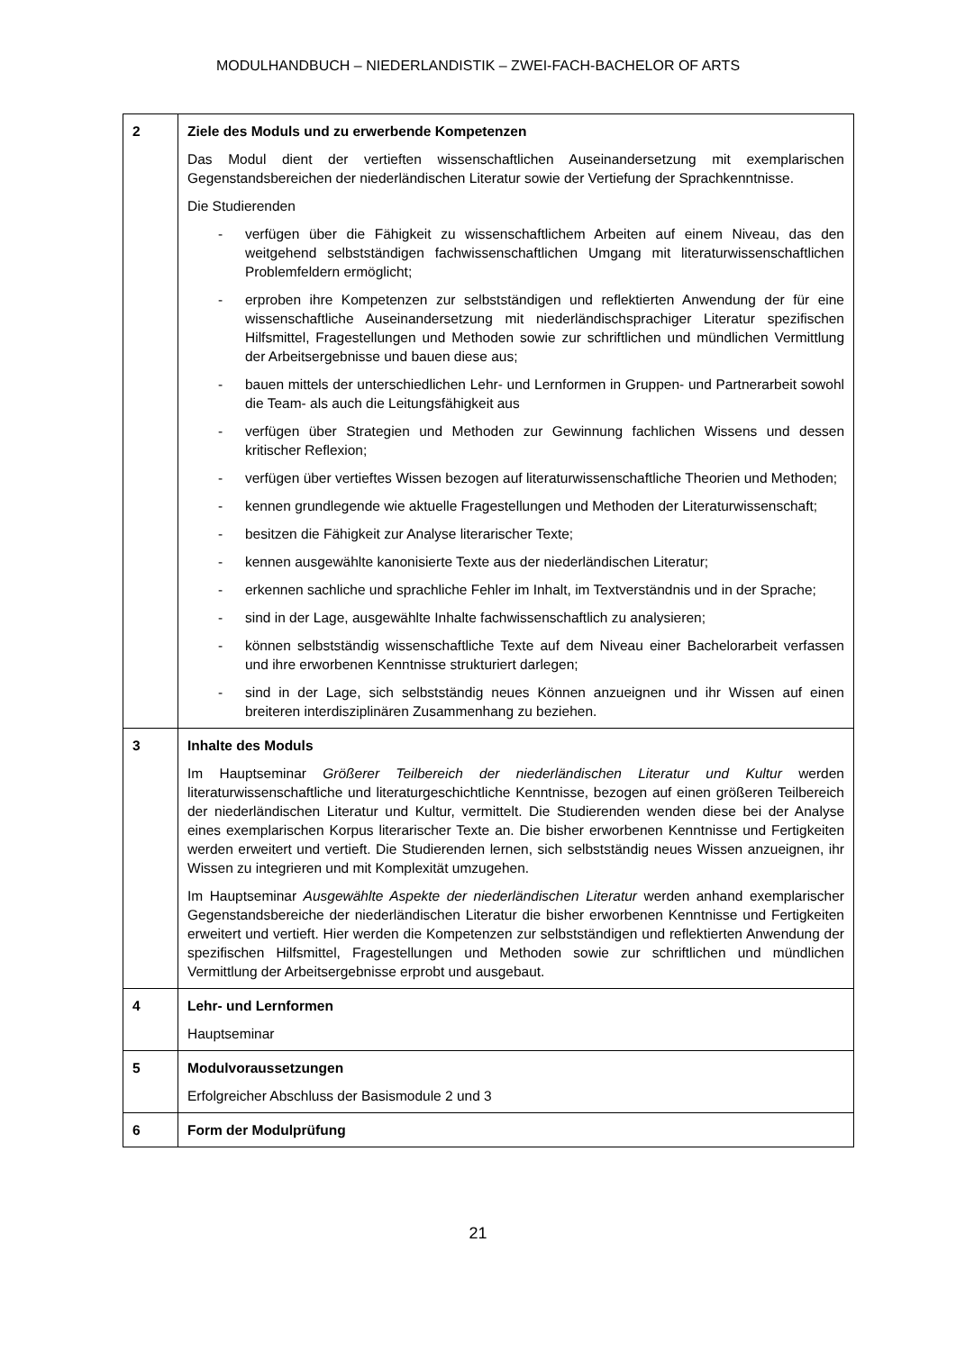MODULHANDBUCH – NIEDERLANDISTIK – ZWEI-FACH-BACHELOR OF ARTS
| 2 | Ziele des Moduls und zu erwerbende Kompetenzen Das Modul dient der vertieften wissenschaftlichen Auseinandersetzung mit exemplarischen Gegenstandsbereichen der niederländischen Literatur sowie der Vertiefung der Sprachkenntnisse. Die Studierenden - verfügen über die Fähigkeit zu wissenschaftlichem Arbeiten auf einem Niveau, das den weitgehend selbstständigen fachwissenschaftlichen Umgang mit literaturwissenschaftlichen Problemfeldern ermöglicht; - erproben ihre Kompetenzen zur selbstständigen und reflektierten Anwendung der für eine wissenschaftliche Auseinandersetzung mit niederländischsprachiger Literatur spezifischen Hilfsmittel, Fragestellungen und Methoden sowie zur schriftlichen und mündlichen Vermittlung der Arbeitsergebnisse und bauen diese aus; - bauen mittels der unterschiedlichen Lehr- und Lernformen in Gruppen- und Partnerarbeit sowohl die Team- als auch die Leitungsfähigkeit aus - verfügen über Strategien und Methoden zur Gewinnung fachlichen Wissens und dessen kritischer Reflexion; - verfügen über vertieftes Wissen bezogen auf literaturwissenschaftliche Theorien und Methoden; - kennen grundlegende wie aktuelle Fragestellungen und Methoden der Literaturwissenschaft; - besitzen die Fähigkeit zur Analyse literarischer Texte; - kennen ausgewählte kanonisierte Texte aus der niederländischen Literatur; - erkennen sachliche und sprachliche Fehler im Inhalt, im Textverständnis und in der Sprache; - sind in der Lage, ausgewählte Inhalte fachwissenschaftlich zu analysieren; - können selbstständig wissenschaftliche Texte auf dem Niveau einer Bachelorarbeit verfassen und ihre erworbenen Kenntnisse strukturiert darlegen; - sind in der Lage, sich selbstständig neues Können anzueignen und ihr Wissen auf einen breiteren interdisziplinären Zusammenhang zu beziehen. |
| 3 | Inhalte des Moduls Im Hauptseminar Größerer Teilbereich der niederländischen Literatur und Kultur werden literaturwissenschaftliche und literaturgeschichtliche Kenntnisse, bezogen auf einen größeren Teilbereich der niederländischen Literatur und Kultur, vermittelt. Die Studierenden wenden diese bei der Analyse eines exemplarischen Korpus literarischer Texte an. Die bisher erworbenen Kenntnisse und Fertigkeiten werden erweitert und vertieft. Die Studierenden lernen, sich selbstständig neues Wissen anzueignen, ihr Wissen zu integrieren und mit Komplexität umzugehen. Im Hauptseminar Ausgewählte Aspekte der niederländischen Literatur werden anhand exemplarischer Gegenstandsbereiche der niederländischen Literatur die bisher erworbenen Kenntnisse und Fertigkeiten erweitert und vertieft. Hier werden die Kompetenzen zur selbstständigen und reflektierten Anwendung der spezifischen Hilfsmittel, Fragestellungen und Methoden sowie zur schriftlichen und mündlichen Vermittlung der Arbeitsergebnisse erprobt und ausgebaut. |
| 4 | Lehr- und Lernformen Hauptseminar |
| 5 | Modulvoraussetzungen Erfolgreicher Abschluss der Basismodule 2 und 3 |
| 6 | Form der Modulprüfung |
21